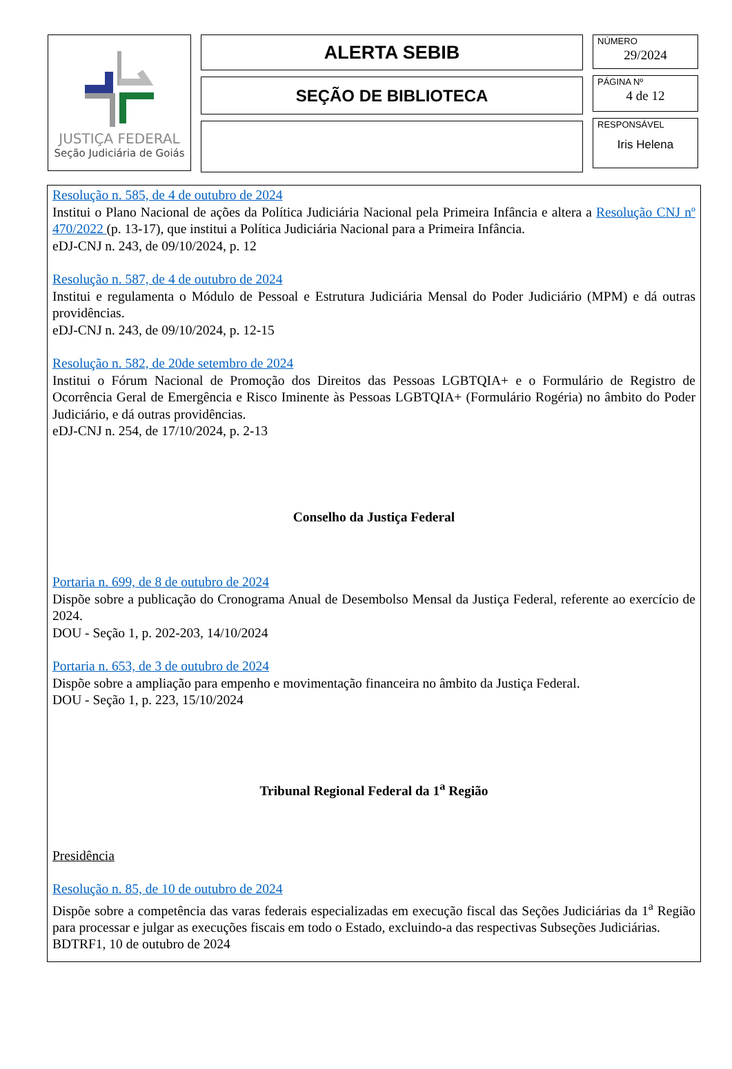JUSTIÇA FEDERAL
Seção Judiciária de Goiás
ALERTA SEBIB
SEÇÃO DE BIBLIOTECA
NÚMERO
29/2024
PÁGINA Nº
4 de 12
RESPONSÁVEL
Iris Helena
Resolução n. 585, de 4 de outubro de 2024
Institui o Plano Nacional de ações da Política Judiciária Nacional pela Primeira Infância e altera a Resolução CNJ nº 470/2022 (p. 13-17), que institui a Política Judiciária Nacional para a Primeira Infância.
eDJ-CNJ n. 243, de 09/10/2024, p. 12
Resolução n. 587, de 4 de outubro de 2024
Institui e regulamenta o Módulo de Pessoal e Estrutura Judiciária Mensal do Poder Judiciário (MPM) e dá outras providências.
eDJ-CNJ n. 243, de 09/10/2024, p. 12-15
Resolução n. 582, de 20de setembro de 2024
Institui o Fórum Nacional de Promoção dos Direitos das Pessoas LGBTQIA+ e o Formulário de Registro de Ocorrência Geral de Emergência e Risco Iminente às Pessoas LGBTQIA+ (Formulário Rogéria) no âmbito do Poder Judiciário, e dá outras providências.
eDJ-CNJ n. 254, de 17/10/2024, p. 2-13
Conselho da Justiça Federal
Portaria n. 699, de 8 de outubro de 2024
Dispõe sobre a publicação do Cronograma Anual de Desembolso Mensal da Justiça Federal, referente ao exercício de 2024.
DOU - Seção 1, p. 202-203, 14/10/2024
Portaria n. 653, de 3 de outubro de 2024
Dispõe sobre a ampliação para empenho e movimentação financeira no âmbito da Justiça Federal.
DOU - Seção 1, p. 223, 15/10/2024
Tribunal Regional Federal da 1<sup>a</sup> Região
Presidência
Resolução n. 85, de 10 de outubro de 2024
Dispõe sobre a competência das varas federais especializadas em execução fiscal das Seções Judiciárias da 1<sup>a</sup> Região para processar e julgar as execuções fiscais em todo o Estado, excluindo-a das respectivas Subseções Judiciárias.
BDTRF1, 10 de outubro de 2024